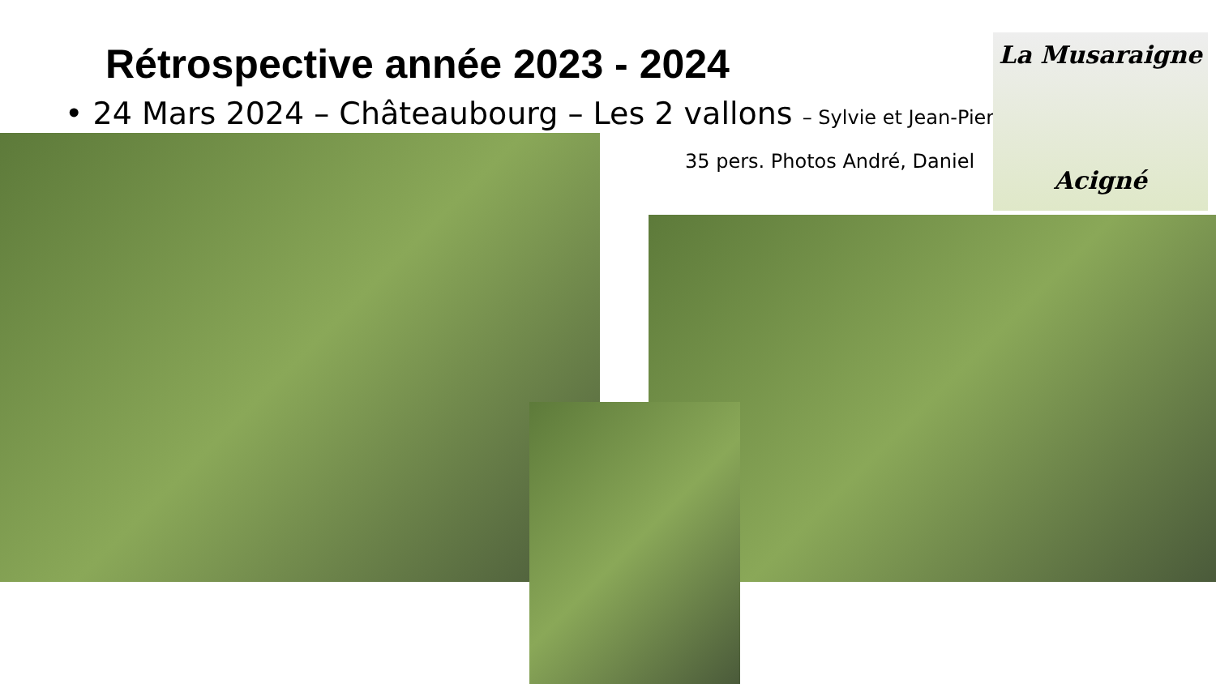Rétrospective année 2023 - 2024
• 24 Mars 2024 – Châteaubourg – Les 2 vallons – Sylvie et Jean-Pierre
35 pers. Photos André, Daniel
La Musaraigne
Acigné